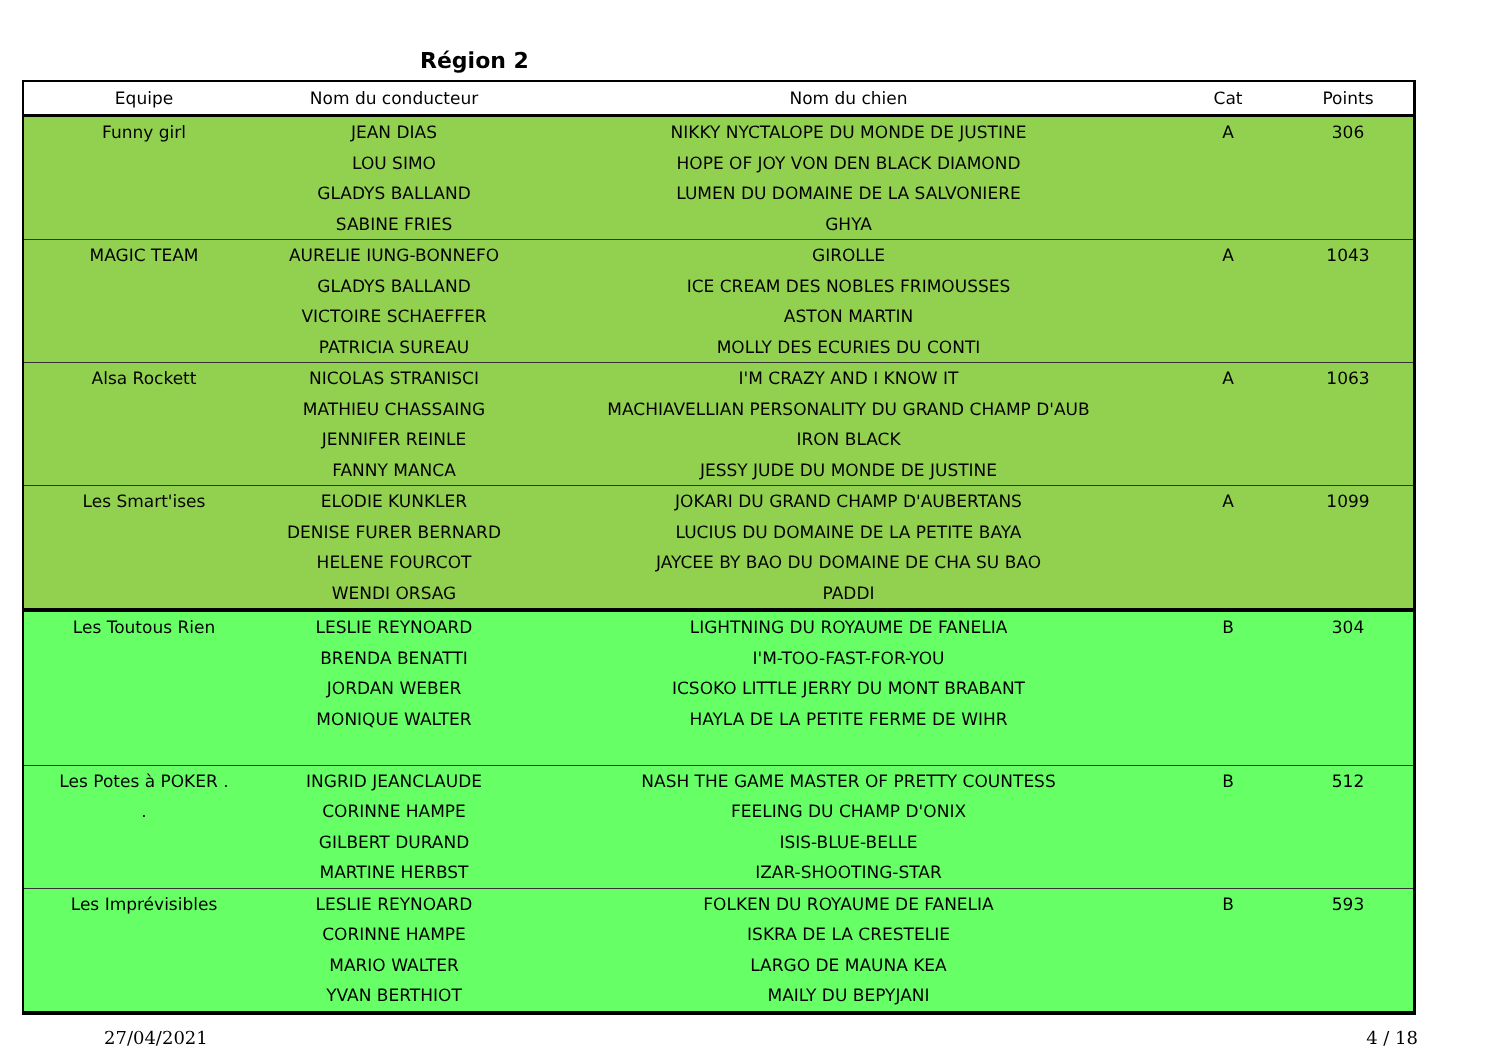Région 2
| Equipe | Nom du conducteur | Nom du chien | Cat | Points |
| --- | --- | --- | --- | --- |
| Funny girl | JEAN DIAS | NIKKY NYCTALOPE DU MONDE DE JUSTINE | A | 306 |
| | LOU SIMO | HOPE OF JOY VON DEN BLACK DIAMOND | | |
| | GLADYS BALLAND | LUMEN DU DOMAINE DE LA SALVONIERE | | |
| | SABINE FRIES | GHYA | | |
| MAGIC TEAM | AURELIE IUNG-BONNEFO | GIROLLE | A | 1043 |
| | GLADYS BALLAND | ICE CREAM DES NOBLES FRIMOUSSES | | |
| | VICTOIRE SCHAEFFER | ASTON MARTIN | | |
| | PATRICIA SUREAU | MOLLY DES ECURIES DU CONTI | | |
| Alsa Rockett | NICOLAS STRANISCI | I'M CRAZY AND I KNOW IT | A | 1063 |
| | MATHIEU CHASSAING | MACHIAVELLIAN PERSONALITY DU GRAND CHAMP D'AUB | | |
| | JENNIFER REINLE | IRON BLACK | | |
| | FANNY MANCA | JESSY JUDE DU MONDE DE JUSTINE | | |
| Les Smart'ises | ELODIE KUNKLER | JOKARI DU GRAND CHAMP D'AUBERTANS | A | 1099 |
| | DENISE FURER BERNARD | LUCIUS DU DOMAINE DE LA PETITE BAYA | | |
| | HELENE FOURCOT | JAYCEE BY BAO DU DOMAINE DE CHA SU BAO | | |
| | WENDI ORSAG | PADDI | | |
| Les Toutous Rien | LESLIE REYNOARD | LIGHTNING DU ROYAUME DE FANELIA | B | 304 |
| | BRENDA BENATTI | I'M-TOO-FAST-FOR-YOU | | |
| | JORDAN WEBER | ICSOKO LITTLE JERRY DU MONT BRABANT | | |
| | MONIQUE WALTER | HAYLA DE LA PETITE FERME DE WIHR | | |
| Les Potes à POKER . | INGRID JEANCLAUDE | NASH THE GAME MASTER OF PRETTY COUNTESS | B | 512 |
| . | CORINNE HAMPE | FEELING DU CHAMP D'ONIX | | |
| | GILBERT DURAND | ISIS-BLUE-BELLE | | |
| | MARTINE HERBST | IZAR-SHOOTING-STAR | | |
| Les Imprévisibles | LESLIE REYNOARD | FOLKEN DU ROYAUME DE FANELIA | B | 593 |
| | CORINNE HAMPE | ISKRA DE LA CRESTELIE | | |
| | MARIO WALTER | LARGO DE MAUNA KEA | | |
| | YVAN BERTHIOT | MAILY DU BEPYJANI | | |
27/04/2021 4 / 18